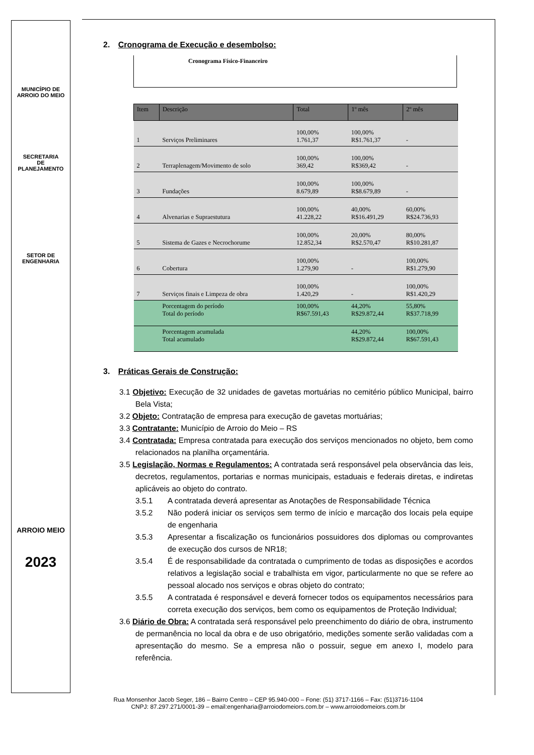MUNICÍPIO DE
ARROIO DO MEIO
SECRETARIA
DE
PLANEJAMENTO
SETOR DE
ENGENHARIA
ARROIO MEIO
2023
2. Cronograma de Execução e desembolso:
Cronograma Físico-Financeiro
| Item | Descrição | Total | 1º mês | 2º mês |
| --- | --- | --- | --- | --- |
| 1 | Serviços Preliminares | 100,00% 1.761,37 | 100,00% R$1.761,37 | - |
| 2 | Terraplenagem/Movimento de solo | 100,00% 369,42 | 100,00% R$369,42 | - |
| 3 | Fundações | 100,00% 8.679,89 | 100,00% R$8.679,89 | - |
| 4 | Alvenarias e Supraestutura | 100,00% 41.228,22 | 40,00% R$16.491,29 | 60,00% R$24.736,93 |
| 5 | Sistema de Gazes e Necrochorume | 100,00% 12.852,34 | 20,00% R$2.570,47 | 80,00% R$10.281,87 |
| 6 | Cobertura | 100,00% 1.279,90 | - | 100,00% R$1.279,90 |
| 7 | Serviços finais e Limpeza de obra | 100,00% 1.420,29 | - | 100,00% R$1.420,29 |
| | Porcentagem do período Total do período | 100,00% R$67.591,43 | 44,20% R$29.872,44 | 55,80% R$37.718,99 |
| | Porcentagem acumulada Total acumulado | | 44,20% R$29.872,44 | 100,00% R$67.591,43 |
3. Práticas Gerais de Construção:
3.1 Objetivo: Execução de 32 unidades de gavetas mortuárias no cemitério público Municipal, bairro Bela Vista;
3.2 Objeto: Contratação de empresa para execução de gavetas mortuárias;
3.3 Contratante: Município de Arroio do Meio – RS
3.4 Contratada: Empresa contratada para execução dos serviços mencionados no objeto, bem como relacionados na planilha orçamentária.
3.5 Legislação, Normas e Regulamentos: A contratada será responsável pela observância das leis, decretos, regulamentos, portarias e normas municipais, estaduais e federais diretas, e indiretas aplicáveis ao objeto do contrato.
3.5.1 A contratada deverá apresentar as Anotações de Responsabilidade Técnica
3.5.2 Não poderá iniciar os serviços sem termo de início e marcação dos locais pela equipe de engenharia
3.5.3 Apresentar a fiscalização os funcionários possuidores dos diplomas ou comprovantes de execução dos cursos de NR18;
3.5.4 É de responsabilidade da contratada o cumprimento de todas as disposições e acordos relativos a legislação social e trabalhista em vigor, particularmente no que se refere ao pessoal alocado nos serviços e obras objeto do contrato;
3.5.5 A contratada é responsável e deverá fornecer todos os equipamentos necessários para correta execução dos serviços, bem como os equipamentos de Proteção Individual;
3.6 Diário de Obra: A contratada será responsável pelo preenchimento do diário de obra, instrumento de permanência no local da obra e de uso obrigatório, medições somente serão validadas com a apresentação do mesmo. Se a empresa não o possuir, segue em anexo I, modelo para referência.
Rua Monsenhor Jacob Seger, 186 – Bairro Centro – CEP 95.940-000 – Fone: (51) 3717-1166 – Fax: (51)3716-1104
CNPJ: 87.297.271/0001-39 – email:engenharia@arroiodomeiors.com.br – www.arroiodomeiors.com.br